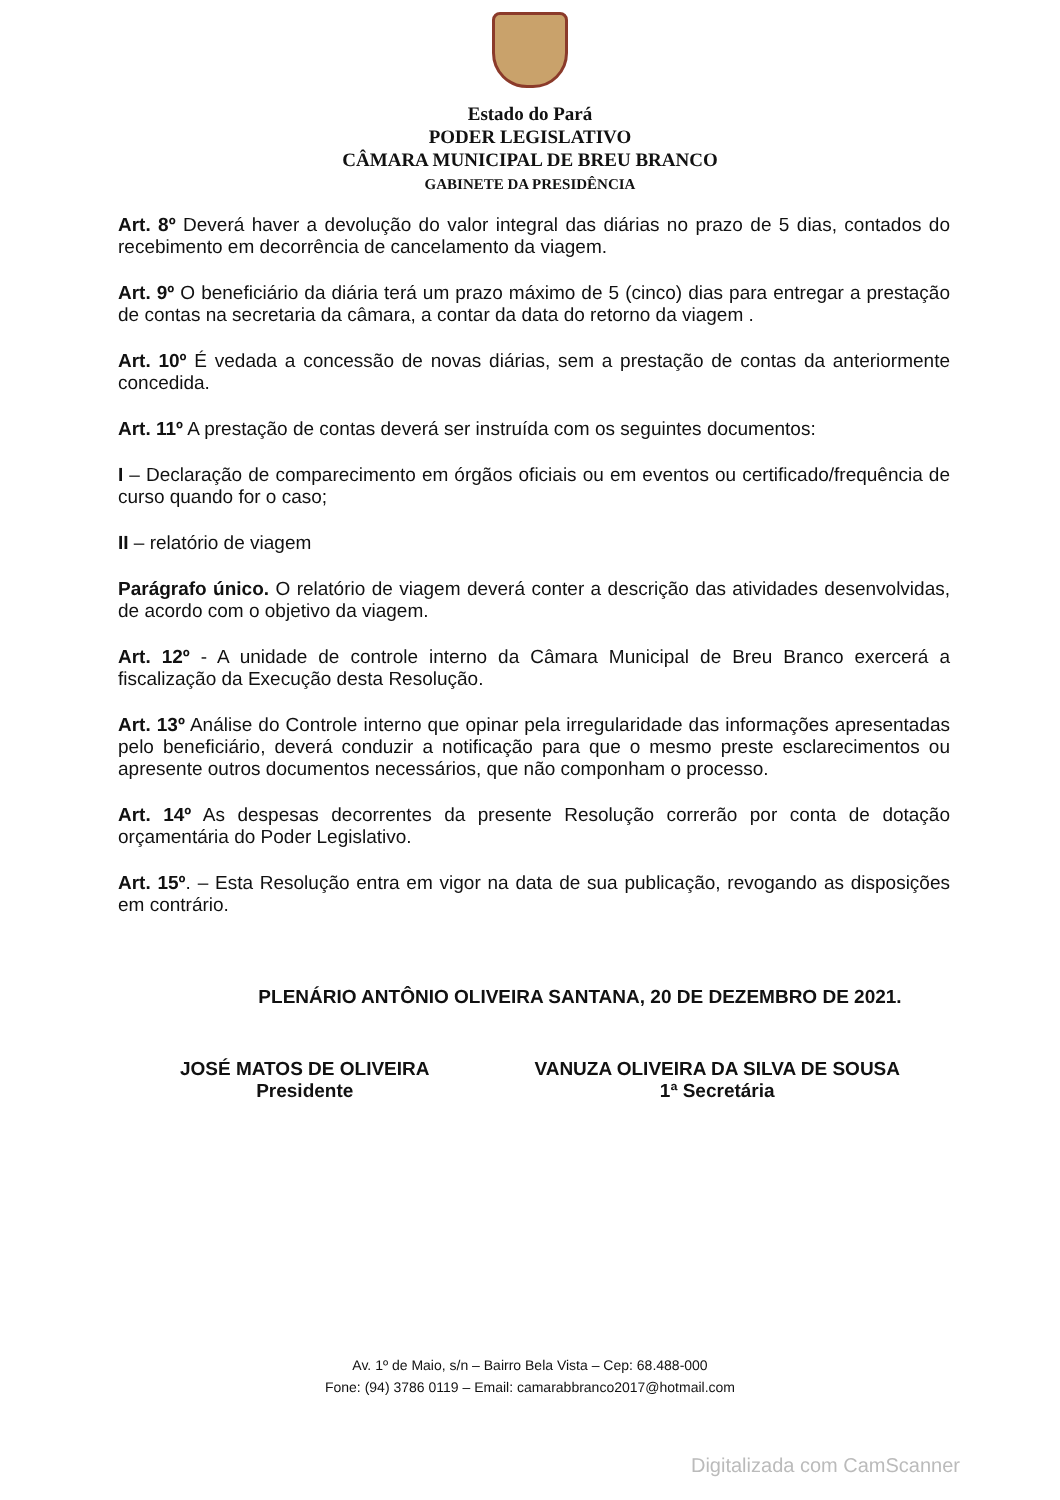Estado do Pará
PODER LEGISLATIVO
CÂMARA MUNICIPAL DE BREU BRANCO
GABINETE DA PRESIDÊNCIA
Art. 8º Deverá haver a devolução do valor integral das diárias no prazo de 5 dias, contados do recebimento em decorrência de cancelamento da viagem.
Art. 9º O beneficiário da diária terá um prazo máximo de 5 (cinco) dias para entregar a prestação de contas na secretaria da câmara, a contar da data do retorno da viagem .
Art. 10º É vedada a concessão de novas diárias, sem a prestação de contas da anteriormente concedida.
Art. 11º A prestação de contas deverá ser instruída com os seguintes documentos:
I – Declaração de comparecimento em órgãos oficiais ou em eventos ou certificado/frequência de curso quando for o caso;
II – relatório de viagem
Parágrafo único. O relatório de viagem deverá conter a descrição das atividades desenvolvidas, de acordo com o objetivo da viagem.
Art. 12º - A unidade de controle interno da Câmara Municipal de Breu Branco exercerá a fiscalização da Execução desta Resolução.
Art. 13º Análise do Controle interno que opinar pela irregularidade das informações apresentadas pelo beneficiário, deverá conduzir a notificação para que o mesmo preste esclarecimentos ou apresente outros documentos necessários, que não componham o processo.
Art. 14º As despesas decorrentes da presente Resolução correrão por conta de dotação orçamentária do Poder Legislativo.
Art. 15º. – Esta Resolução entra em vigor na data de sua publicação, revogando as disposições em contrário.
PLENÁRIO ANTÔNIO OLIVEIRA SANTANA, 20 DE DEZEMBRO DE 2021.
JOSÉ MATOS DE OLIVEIRA
Presidente
VANUZA OLIVEIRA DA SILVA DE SOUSA
1ª Secretária
Av. 1º de Maio, s/n – Bairro Bela Vista – Cep: 68.488-000
Fone: (94) 3786 0119 – Email: camarabbranco2017@hotmail.com
Digitalizada com CamScanner